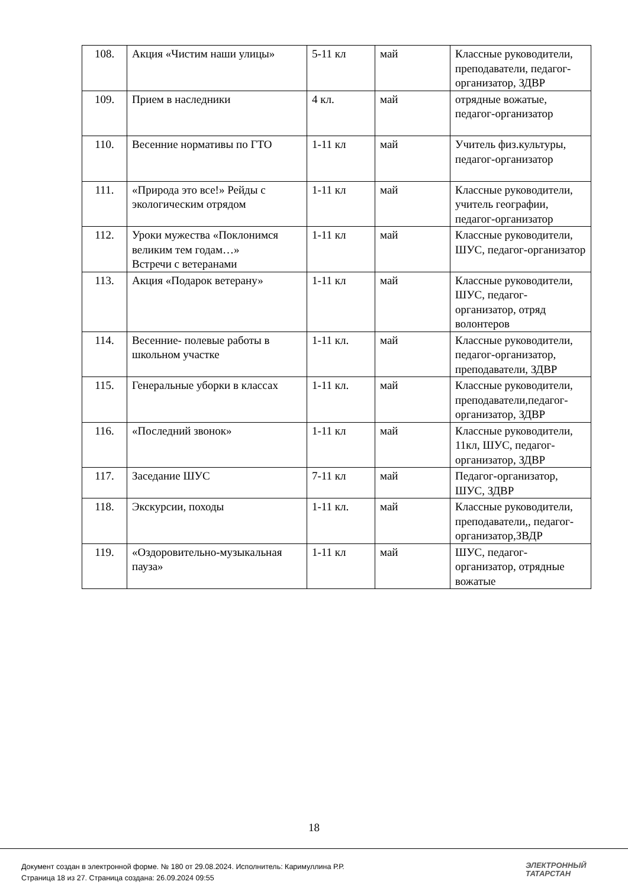| 108. | Акция «Чистим наши улицы» | 5-11 кл | май | Классные руководители, преподаватели, педагог-организатор, ЗДВР |
| 109. | Прием в наследники | 4 кл. | май | отрядные вожатые, педагог-организатор |
| 110. | Весенние нормативы по ГТО | 1-11 кл | май | Учитель физ.культуры, педагог-организатор |
| 111. | «Природа это все!» Рейды с экологическим отрядом | 1-11 кл | май | Классные руководители, учитель географии, педагог-организатор |
| 112. | Уроки мужества «Поклонимся великим тем годам…» Встречи с ветеранами | 1-11 кл | май | Классные руководители, ШУС, педагог-организатор |
| 113. | Акция «Подарок ветерану» | 1-11 кл | май | Классные руководители, ШУС, педагог-организатор, отряд волонтеров |
| 114. | Весенние- полевые работы в школьном участке | 1-11 кл. | май | Классные руководители, педагог-организатор, преподаватели, ЗДВР |
| 115. | Генеральные уборки в классах | 1-11 кл. | май | Классные руководители, преподаватели,педагог-организатор, ЗДВР |
| 116. | «Последний звонок» | 1-11 кл | май | Классные руководители, 11кл, ШУС, педагог-организатор, ЗДВР |
| 117. | Заседание ШУС | 7-11 кл | май | Педагог-организатор, ШУС, ЗДВР |
| 118. | Экскурсии, походы | 1-11 кл. | май | Классные руководители, преподаватели,, педагог-организатор,ЗВДР |
| 119. | «Оздоровительно-музыкальная пауза» | 1-11 кл | май | ШУС, педагог-организатор, отрядные вожатые |
18
Документ создан в электронной форме. № 180 от 29.08.2024. Исполнитель: Каримуллина Р.Р.
Страница 18 из 27. Страница создана: 26.09.2024 09:55
ЭЛЕКТРОННЫЙ
ТАТАРСТАН